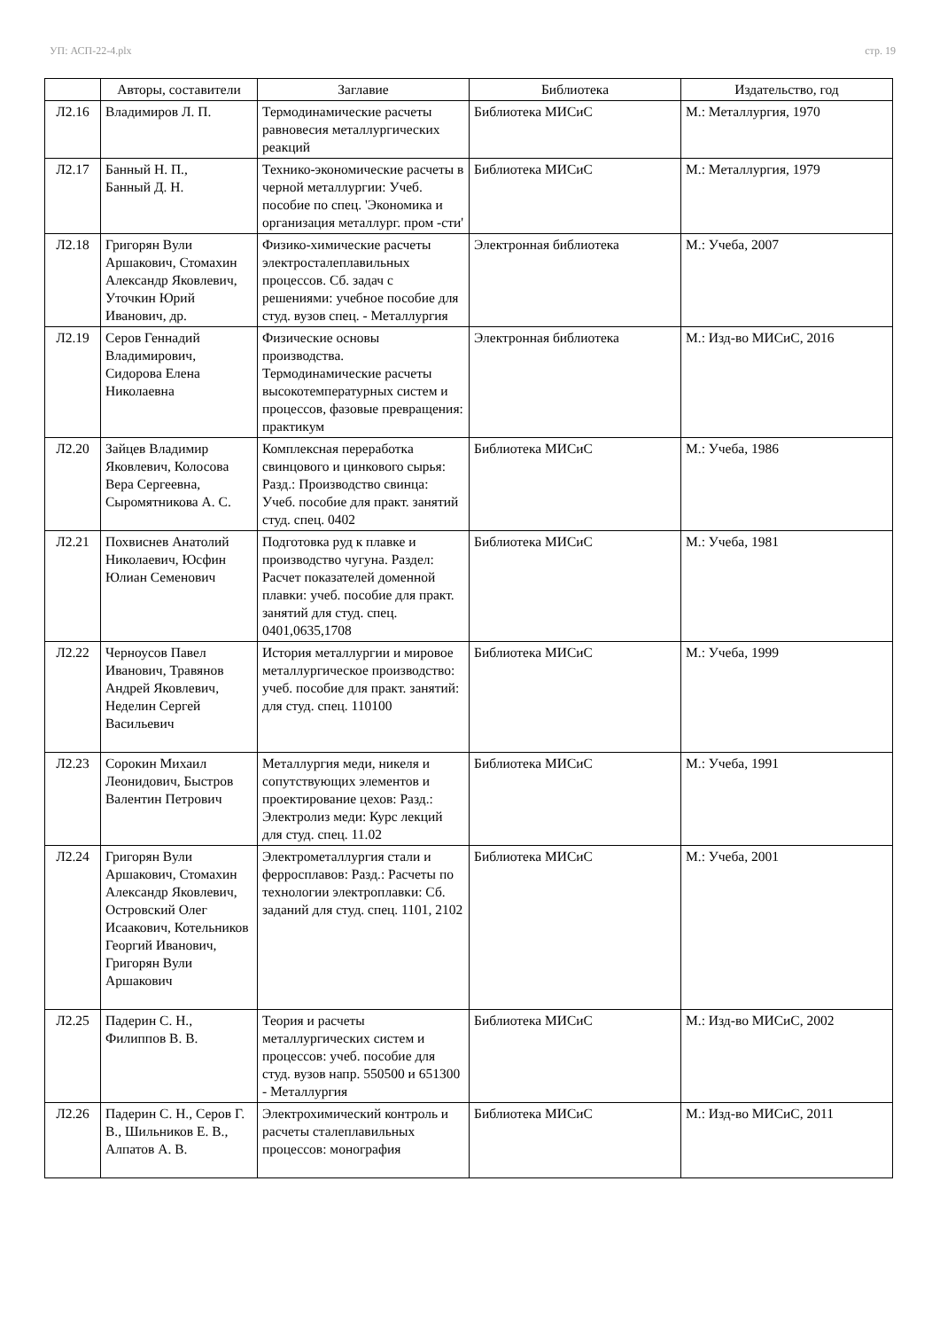УП: АСП-22-4.plx стр. 19
| | Авторы, составители | Заглавие | Библиотека | Издательство, год |
| --- | --- | --- | --- | --- |
| Л2.16 | Владимиров Л. П. | Термодинамические расчеты равновесия металлургических реакций | Библиотека МИСиС | М.: Металлургия, 1970 |
| Л2.17 | Банный Н. П., Банный Д. Н. | Технико-экономические расчеты в черной металлургии: Учеб. пособие по спец. 'Экономика и организация металлург. пром -сти' | Библиотека МИСиС | М.: Металлургия, 1979 |
| Л2.18 | Григорян Вули Аршакович, Стомахин Александр Яковлевич, Уточкин Юрий Иванович, др. | Физико-химические расчеты электросталеплавильных процессов. Сб. задач с решениями: учебное пособие для студ. вузов спец. - Металлургия | Электронная библиотека | М.: Учеба, 2007 |
| Л2.19 | Серов Геннадий Владимирович, Сидорова Елена Николаевна | Физические основы производства. Термодинамические расчеты высокотемпературных систем и процессов, фазовые превращения: практикум | Электронная библиотека | М.: Изд-во МИСиС, 2016 |
| Л2.20 | Зайцев Владимир Яковлевич, Колосова Вера Сергеевна, Сыромятникова А. С. | Комплексная переработка свинцового и цинкового сырья: Разд.: Производство свинца: Учеб. пособие для практ. занятий студ. спец. 0402 | Библиотека МИСиС | М.: Учеба, 1986 |
| Л2.21 | Похвиснев Анатолий Николаевич, Юсфин Юлиан Семенович | Подготовка руд к плавке и производство чугуна. Раздел: Расчет показателей доменной плавки: учеб. пособие для практ. занятий для студ. спец. 0401,0635,1708 | Библиотека МИСиС | М.: Учеба, 1981 |
| Л2.22 | Черноусов Павел Иванович, Травянов Андрей Яковлевич, Неделин Сергей Васильевич | История металлургии и мировое металлургическое производство: учеб. пособие для практ. занятий: для студ. спец. 110100 | Библиотека МИСиС | М.: Учеба, 1999 |
| Л2.23 | Сорокин Михаил Леонидович, Быстров Валентин Петрович | Металлургия меди, никеля и сопутствующих элементов и проектирование цехов: Разд.: Электролиз меди: Курс лекций для студ. спец. 11.02 | Библиотека МИСиС | М.: Учеба, 1991 |
| Л2.24 | Григорян Вули Аршакович, Стомахин Александр Яковлевич, Островский Олег Исаакович, Котельников Георгий Иванович, Григорян Вули Аршакович | Электрометаллургия стали и ферросплавов: Разд.: Расчеты по технологии электроплавки: Сб. заданий для студ. спец. 1101, 2102 | Библиотека МИСиС | М.: Учеба, 2001 |
| Л2.25 | Падерин С. Н., Филиппов В. В. | Теория и расчеты металлургических систем и процессов: учеб. пособие для студ. вузов напр. 550500 и 651300 - Металлургия | Библиотека МИСиС | М.: Изд-во МИСиС, 2002 |
| Л2.26 | Падерин С. Н., Серов Г. В., Шильников Е. В., Алпатов А. В. | Электрохимический контроль и расчеты сталеплавильных процессов: монография | Библиотека МИСиС | М.: Изд-во МИСиС, 2011 |